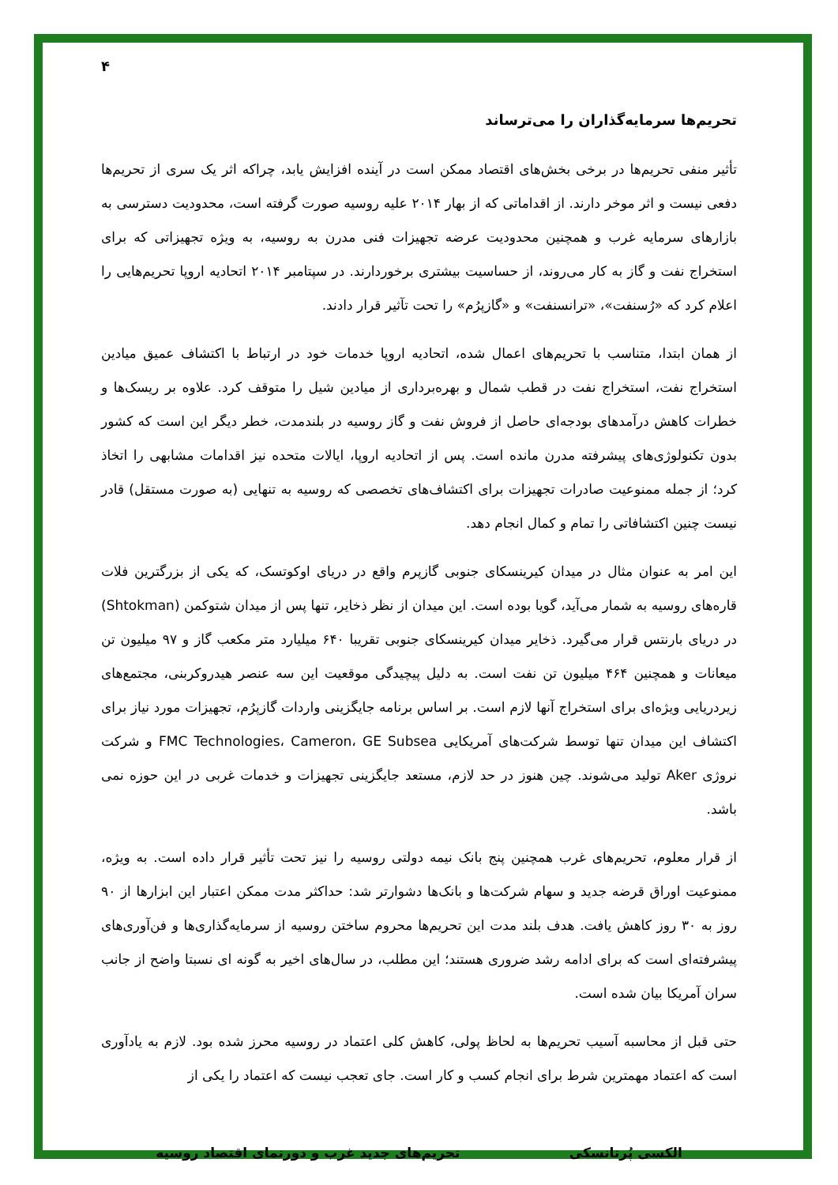۴
تحریم‌ها سرمایه‌گذاران را می‌ترساند
تأثیر منفی تحریم‌ها در برخی بخش‌های اقتصاد ممکن است در آینده افزایش یابد، چراکه اثر یک سری از تحریم‌ها دفعی نیست و اثر موخر دارند. از اقداماتی که از بهار ۲۰۱۴ علیه روسیه صورت گرفته است، محدودیت دسترسی به بازارهای سرمایه غرب و همچنین محدودیت عرضه تجهیزات فنی مدرن به روسیه، به ویژه تجهیزاتی که برای استخراج نفت و گاز به کار می‌روند، از حساسیت بیشتری برخوردارند. در سپتامبر ۲۰۱۴ اتحادیه اروپا تحریم‌هایی را اعلام کرد که «رُسنفت»، «ترانسنفت» و «گازپرُم» را تحت تآثیر قرار دادند.
از همان ابتدا، متناسب با تحریم‌های اعمال شده، اتحادیه اروپا خدمات خود در ارتباط با اکتشاف عمیق میادین استخراج نفت، استخراج نفت در قطب شمال و بهره‌برداری از میادین شیل را متوقف کرد. علاوه بر ریسک‌ها و خطرات کاهش درآمدهای بودجه‌ای حاصل از فروش نفت و گاز روسیه در بلندمدت، خطر دیگر این است که کشور بدون تکنولوژی‌های پیشرفته مدرن مانده است. پس از اتحادیه اروپا، ایالات متحده نیز اقدامات مشابهی را اتخاذ کرد؛ از جمله ممنوعیت صادرات تجهیزات برای اکتشاف‌های تخصصی که روسیه به تنهایی (به صورت مستقل) قادر نیست چنین اکتشافاتی را تمام و کمال انجام دهد.
این امر به عنوان مثال در میدان کیرینسکای جنوبی گازپرم واقع در دریای اوکوتسک، که یکی از بزرگترین فلات قاره‌های روسیه به شمار می‌آید، گویا بوده است. این میدان از نظر ذخایر، تنها پس از میدان شتوکمن (Shtokman) در دریای بارنتس قرار می‌گیرد. ذخایر میدان کیرینسکای جنوبی تقریبا ۶۴۰ میلیارد متر مکعب گاز و ۹۷ میلیون تن میعانات و همچنین ۴۶۴ میلیون تن نفت است. به دلیل پیچیدگی موقعیت این سه عنصر هیدروکربنی، مجتمع‌های زیردریایی ویژه‌ای برای استخراج آنها لازم است. بر اساس برنامه جایگزینی واردات گازپرُم، تجهیزات مورد نیاز برای اکتشاف این میدان تنها توسط شرکت‌های آمریکایی FMC Technologies، Cameron، GE Subsea و شرکت نروژی Aker تولید می‌شوند. چین هنوز در حد لازم، مستعد جایگزینی تجهیزات و خدمات غربی در این حوزه نمی باشد.
از قرار معلوم، تحریم‌های غرب همچنین پنج بانک نیمه دولتی روسیه را نیز تحت تأثیر قرار داده است. به ویژه، ممنوعیت اوراق قرضه جدید و سهام شرکت‌ها و بانک‌ها دشوارتر شد: حداکثر مدت ممکن اعتبار این ابزارها از ۹۰ روز به ۳۰ روز کاهش یافت. هدف بلند مدت این تحریم‌ها محروم ساختن روسیه از سرمایه‌گذاری‌ها و فن‌آوری‌های پیشرفته‌ای است که برای ادامه رشد ضروری هستند؛ این مطلب، در سال‌های اخیر به گونه ای نسبتا واضح از جانب سران آمریکا بیان شده است.
حتی قبل از محاسبه آسیب تحریم‌ها به لحاظ پولی، کاهش کلی اعتماد در روسیه محرز شده بود. لازم به یادآوری است که اعتماد مهمترین شرط برای انجام کسب و کار است. جای تعجب نیست که اعتماد را یکی از
الکسی پُرتانسکی تحریم‌های جدید غرب و دورنمای اقتصاد روسیه